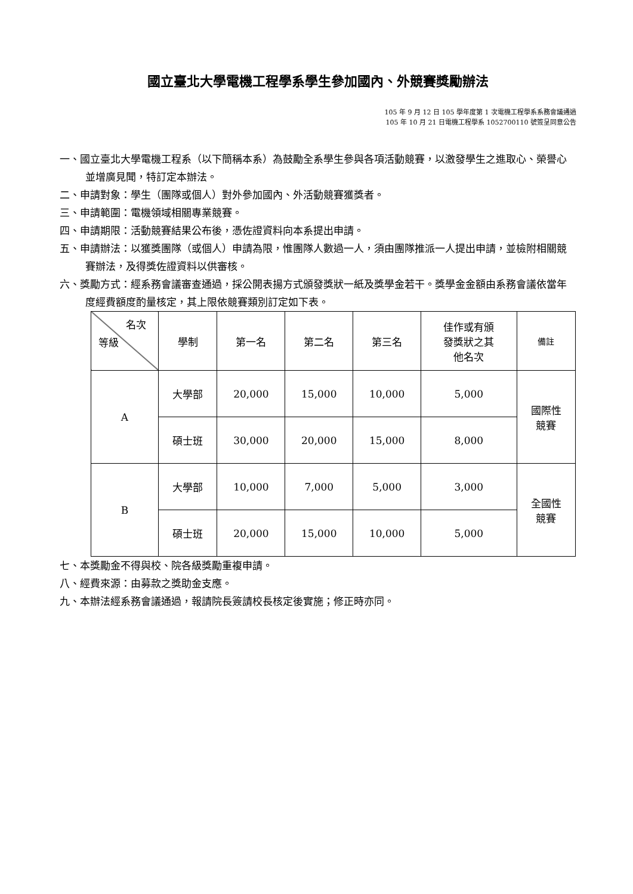國立臺北大學電機工程學系學生參加國內、外競賽獎勵辦法
105 年 9 月 12 日 105 學年度第 1 次電機工程學系系務會議通過
105 年 10 月 21 日電機工程學系 1052700110 號簽呈同意公告
一、國立臺北大學電機工程系（以下簡稱本系）為鼓勵全系學生參與各項活動競賽，以激發學生之進取心、榮譽心並增廣見聞，特訂定本辦法。
二、申請對象：學生（團隊或個人）對外參加國內、外活動競賽獲獎者。
三、申請範圍：電機領域相關專業競賽。
四、申請期限：活動競賽結果公布後，憑佐證資料向本系提出申請。
五、申請辦法：以獲獎團隊（或個人）申請為限，惟團隊人數過一人，須由團隊推派一人提出申請，並檢附相關競賽辦法，及得獎佐證資料以供審核。
六、獎勵方式：經系務會議審查通過，採公開表揚方式頒發獎狀一紙及獎學金若干。獎學金金額由系務會議依當年度經費額度酌量核定，其上限依競賽類別訂定如下表。
| 名次 等級 | 學制 | 第一名 | 第二名 | 第三名 | 佳作或有頒 發獎狀之其 他名次 | 備註 |
| A | 大學部 | 20,000 | 15,000 | 10,000 | 5,000 | 國際性 競賽 |
| | 碩士班 | 30,000 | 20,000 | 15,000 | 8,000 | |
| B | 大學部 | 10,000 | 7,000 | 5,000 | 3,000 | 全國性 競賽 |
| | 碩士班 | 20,000 | 15,000 | 10,000 | 5,000 | |
七、本獎勵金不得與校、院各級獎勵重複申請。
八、經費來源：由募款之獎助金支應。
九、本辦法經系務會議通過，報請院長簽請校長核定後實施；修正時亦同。